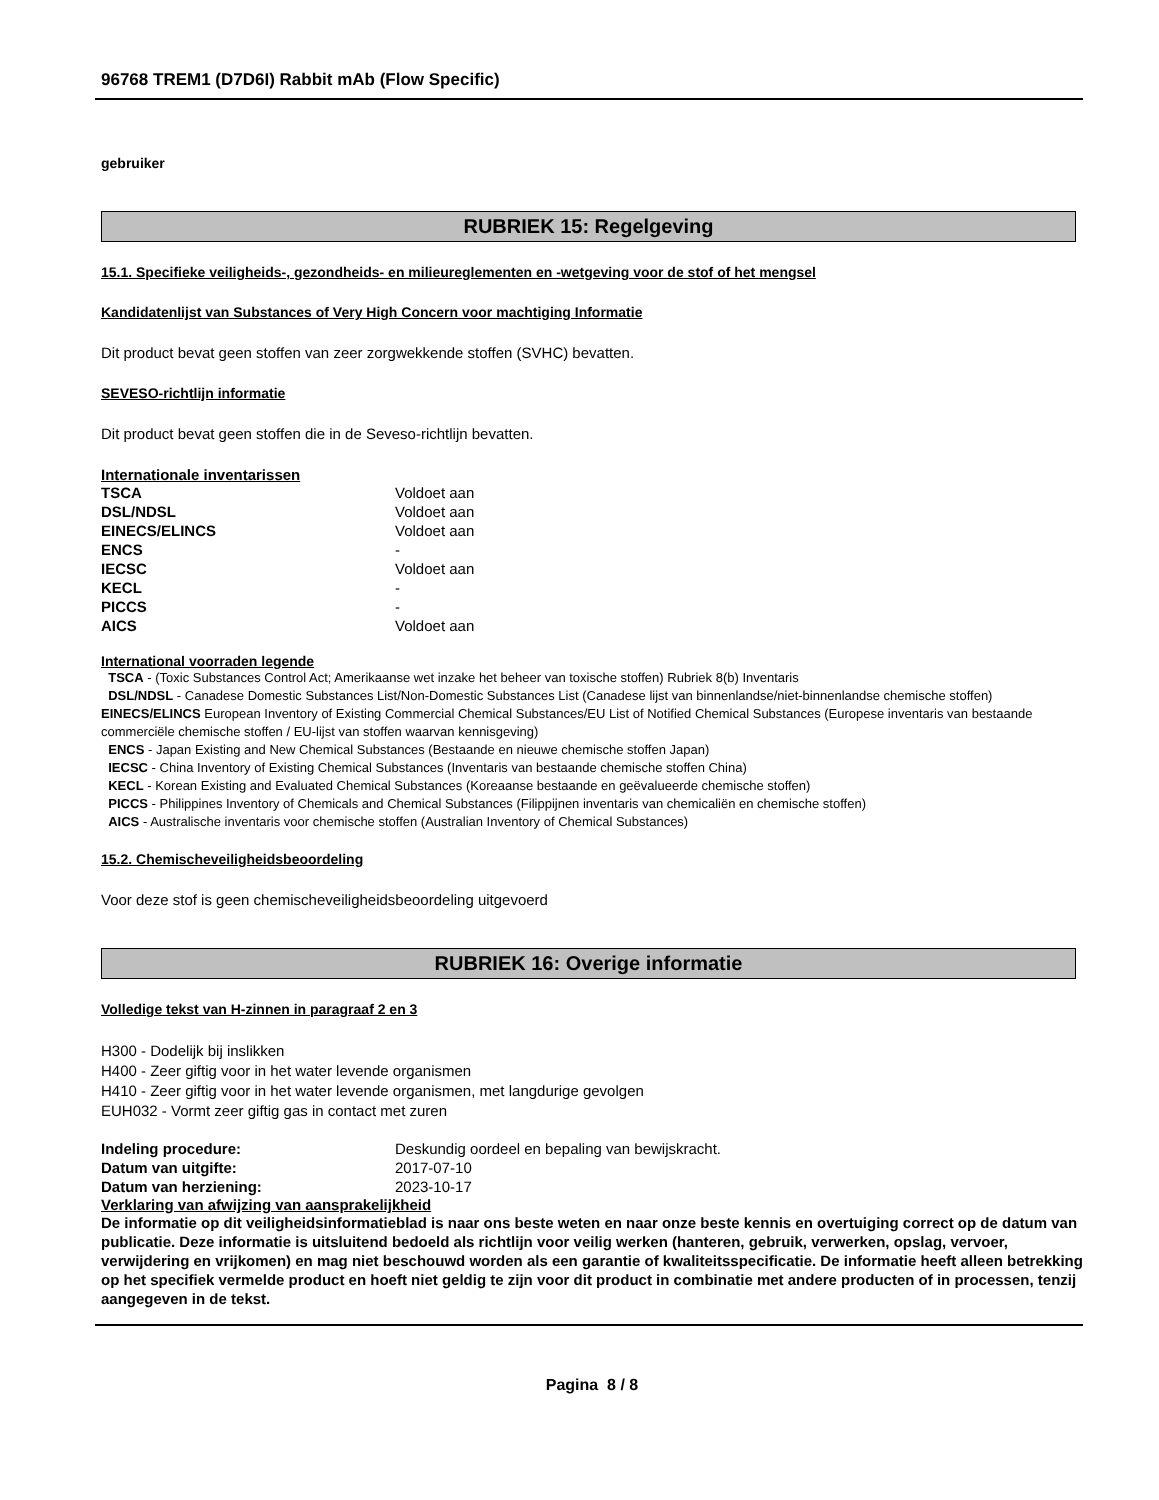96768 TREM1 (D7D6I) Rabbit mAb (Flow Specific)
gebruiker
RUBRIEK 15: Regelgeving
15.1. Specifieke veiligheids-, gezondheids- en milieureglementen en -wetgeving voor de stof of het mengsel
Kandidatenlijst van Substances of Very High Concern voor machtiging Informatie
Dit product bevat geen stoffen van zeer zorgwekkende stoffen (SVHC) bevatten.
SEVESO-richtlijn informatie
Dit product bevat geen stoffen die in de Seveso-richtlijn bevatten.
Internationale inventarissen
| TSCA | Voldoet aan |
| DSL/NDSL | Voldoet aan |
| EINECS/ELINCS | Voldoet aan |
| ENCS | - |
| IECSC | Voldoet aan |
| KECL | - |
| PICCS | - |
| AICS | Voldoet aan |
International voorraden legende
TSCA - (Toxic Substances Control Act; Amerikaanse wet inzake het beheer van toxische stoffen) Rubriek 8(b) Inventaris
DSL/NDSL - Canadese Domestic Substances List/Non-Domestic Substances List (Canadese lijst van binnenlandse/niet-binnenlandse chemische stoffen)
EINECS/ELINCS European Inventory of Existing Commercial Chemical Substances/EU List of Notified Chemical Substances (Europese inventaris van bestaande commerciële chemische stoffen / EU-lijst van stoffen waarvan kennisgeving)
ENCS - Japan Existing and New Chemical Substances (Bestaande en nieuwe chemische stoffen Japan)
IECSC - China Inventory of Existing Chemical Substances (Inventaris van bestaande chemische stoffen China)
KECL - Korean Existing and Evaluated Chemical Substances (Koreaanse bestaande en geëvalueerde chemische stoffen)
PICCS - Philippines Inventory of Chemicals and Chemical Substances (Filippijnen inventaris van chemicaliën en chemische stoffen)
AICS - Australische inventaris voor chemische stoffen (Australian Inventory of Chemical Substances)
15.2. Chemischeveiligheidsbeoordeling
Voor deze stof is geen chemischeveiligheidsbeoordeling uitgevoerd
RUBRIEK 16: Overige informatie
Volledige tekst van H-zinnen in paragraaf 2 en 3
H300 - Dodelijk bij inslikken
H400 - Zeer giftig voor in het water levende organismen
H410 - Zeer giftig voor in het water levende organismen, met langdurige gevolgen
EUH032 - Vormt zeer giftig gas in contact met zuren
| Indeling procedure: | Deskundig oordeel en bepaling van bewijskracht. |
| Datum van uitgifte: | 2017-07-10 |
| Datum van herziening: | 2023-10-17 |
Verklaring van afwijzing van aansprakelijkheid
De informatie op dit veiligheidsinformatieblad is naar ons beste weten en naar onze beste kennis en overtuiging correct op de datum van publicatie. Deze informatie is uitsluitend bedoeld als richtlijn voor veilig werken (hanteren, gebruik, verwerken, opslag, vervoer, verwijdering en vrijkomen) en mag niet beschouwd worden als een garantie of kwaliteitsspecificatie. De informatie heeft alleen betrekking op het specifiek vermelde product en hoeft niet geldig te zijn voor dit product in combinatie met andere producten of in processen, tenzij aangegeven in de tekst.
Pagina 8 / 8